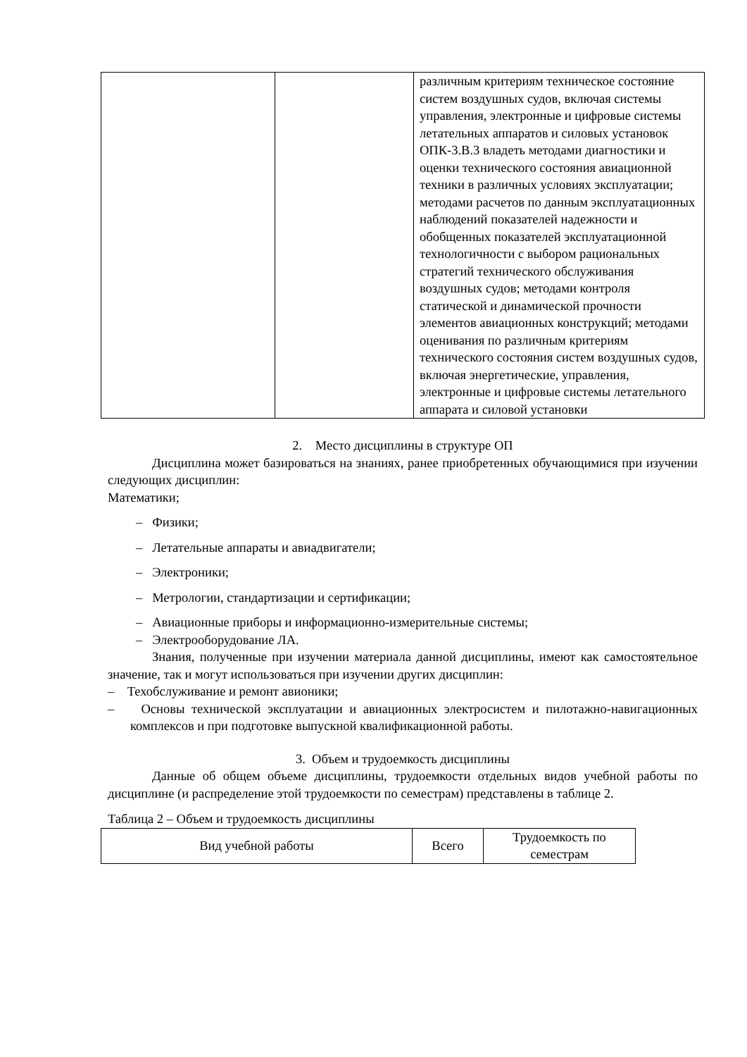| | | различным критериям техническое состояние систем воздушных судов, включая системы управления, электронные и цифровые системы летательных аппаратов и силовых установок ОПК-3.В.3 владеть методами диагностики и оценки технического состояния авиационной техники в различных условиях эксплуатации; методами расчетов по данным эксплуатационных наблюдений показателей надежности и обобщенных показателей эксплуатационной технологичности с выбором рациональных стратегий технического обслуживания воздушных судов; методами контроля статической и динамической прочности элементов авиационных конструкций; методами оценивания по различным критериям технического состояния систем воздушных судов, включая энергетические, управления, электронные и цифровые системы летательного аппарата и силовой установки |
2. Место дисциплины в структуре ОП
Дисциплина может базироваться на знаниях, ранее приобретенных обучающимися при изучении следующих дисциплин:
Математики;
– Физики;
– Летательные аппараты и авиадвигатели;
– Электроники;
– Метрологии, стандартизации и сертификации;
– Авиационные приборы и информационно-измерительные системы;
– Электрооборудование ЛА.
Знания, полученные при изучении материала данной дисциплины, имеют как самостоятельное значение, так и могут использоваться при изучении других дисциплин:
– Техобслуживание и ремонт авионики;
– Основы технической эксплуатации и авиационных электросистем и пилотажно-навигационных комплексов и при подготовке выпускной квалификационной работы.
3. Объем и трудоемкость дисциплины
Данные об общем объеме дисциплины, трудоемкости отдельных видов учебной работы по дисциплине (и распределение этой трудоемкости по семестрам) представлены в таблице 2.
Таблица 2 – Объем и трудоемкость дисциплины
| Вид учебной работы | Всего | Трудоемкость по семестрам |
| --- | --- | --- |